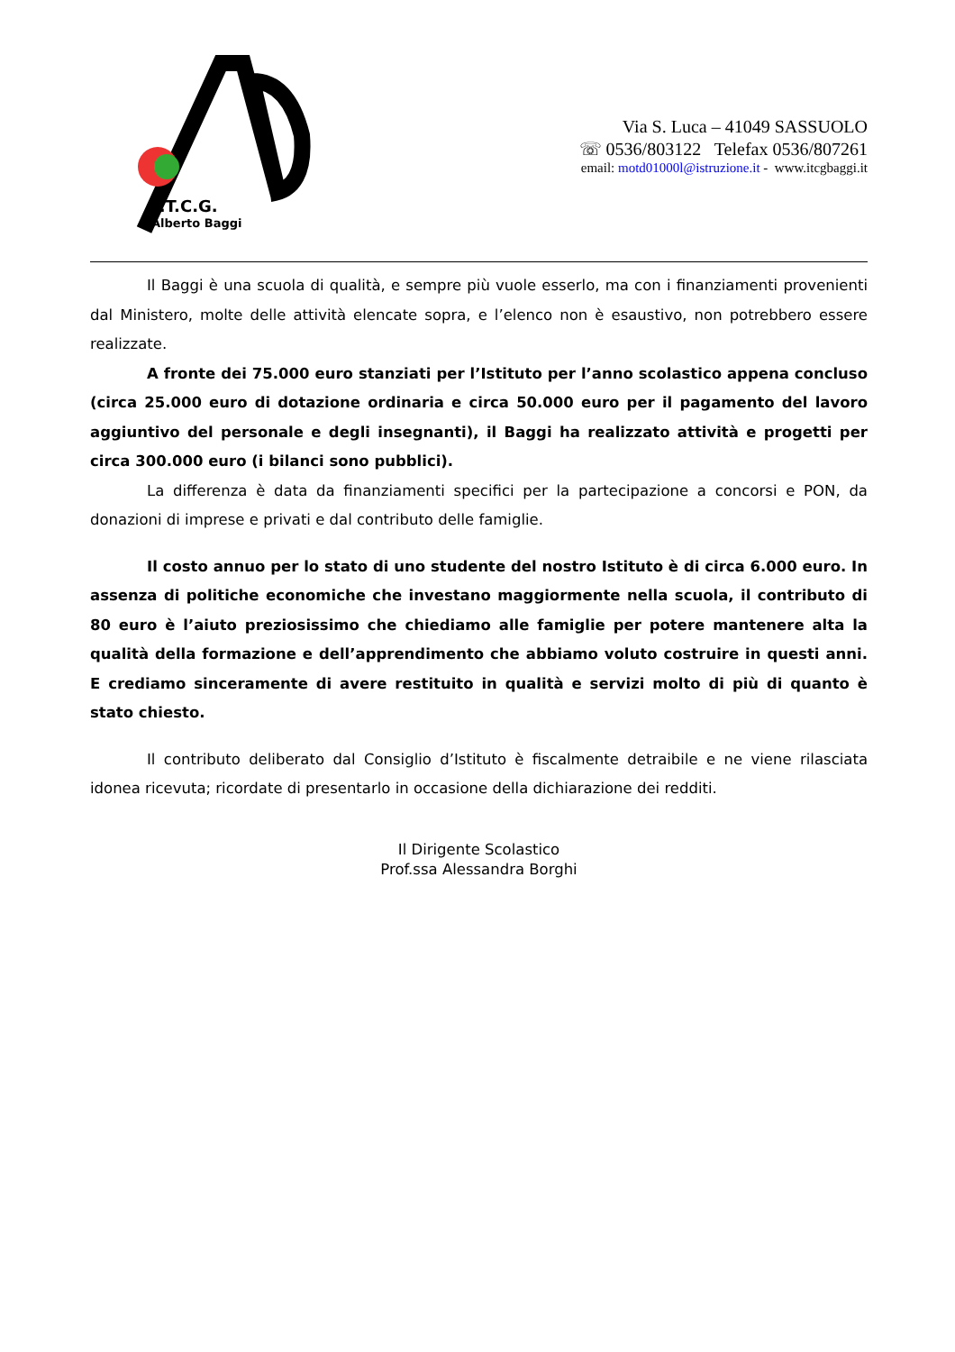I.T.C.G.
Alberto Baggi
Via S. Luca – 41049 SASSUOLO
☏ 0536/803122 Telefax 0536/807261
email: motd01000l@istruzione.it - www.itcgbaggi.it
Il Baggi è una scuola di qualità, e sempre più vuole esserlo, ma con i finanziamenti provenienti dal Ministero, molte delle attività elencate sopra, e l’elenco non è esaustivo, non potrebbero essere realizzate.
A fronte dei 75.000 euro stanziati per l’Istituto per l’anno scolastico appena concluso (circa 25.000 euro di dotazione ordinaria e circa 50.000 euro per il pagamento del lavoro aggiuntivo del personale e degli insegnanti), il Baggi ha realizzato attività e progetti per circa 300.000 euro (i bilanci sono pubblici).
La differenza è data da finanziamenti specifici per la partecipazione a concorsi e PON, da donazioni di imprese e privati e dal contributo delle famiglie.
Il costo annuo per lo stato di uno studente del nostro Istituto è di circa 6.000 euro. In assenza di politiche economiche che investano maggiormente nella scuola, il contributo di 80 euro è l’aiuto preziosissimo che chiediamo alle famiglie per potere mantenere alta la qualità della formazione e dell’apprendimento che abbiamo voluto costruire in questi anni. E crediamo sinceramente di avere restituito in qualità e servizi molto di più di quanto è stato chiesto.
Il contributo deliberato dal Consiglio d’Istituto è fiscalmente detraibile e ne viene rilasciata idonea ricevuta; ricordate di presentarlo in occasione della dichiarazione dei redditi.
Il Dirigente Scolastico
Prof.ssa Alessandra Borghi